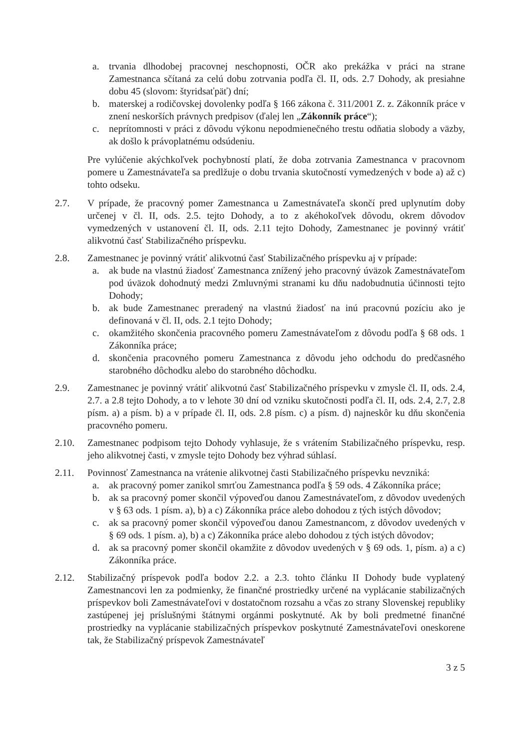a. trvania dlhodobej pracovnej neschopnosti, OČR ako prekážka v práci na strane Zamestnanca sčítaná za celú dobu zotrvania podľa čl. II, ods. 2.7 Dohody, ak presiahne dobu 45 (slovom: štyridsaťpäť) dní;
b. materskej a rodičovskej dovolenky podľa § 166 zákona č. 311/2001 Z. z. Zákonník práce v znení neskorších právnych predpisov (ďalej len „Zákonník práce“);
c. neprítomnosti v práci z dôvodu výkonu nepodmienečného trestu odňatia slobody a väzby, ak došlo k právoplatnému odsúdeniu.
Pre vylúčenie akýchkoľvek pochybností platí, že doba zotrvania Zamestnanca v pracovnom pomere u Zamestnávateľa sa predlžuje o dobu trvania skutočností vymedzených v bode a) až c) tohto odseku.
2.7. V prípade, že pracovný pomer Zamestnanca u Zamestnávateľa skončí pred uplynutím doby určenej v čl. II, ods. 2.5. tejto Dohody, a to z akéhokoľvek dôvodu, okrem dôvodov vymedzených v ustanovení čl. II, ods. 2.11 tejto Dohody, Zamestnanec je povinný vrátiť alikvotnú časť Stabilizačného príspevku.
2.8. Zamestnanec je povinný vrátiť alikvotnú časť Stabilizačného príspevku aj v prípade:
a. ak bude na vlastnú žiadosť Zamestnanca znížený jeho pracovný úväzok Zamestnávateľom pod úväzok dohodnutý medzi Zmluvnými stranami ku dňu nadobudnutia účinnosti tejto Dohody;
b. ak bude Zamestnanec preradený na vlastnú žiadosť na inú pracovnú pozíciu ako je definovaná v čl. II, ods. 2.1 tejto Dohody;
c. okamžitého skončenia pracovného pomeru Zamestnávateľom z dôvodu podľa § 68 ods. 1 Zákonníka práce;
d. skončenia pracovného pomeru Zamestnanca z dôvodu jeho odchodu do predčasného starobného dôchodku alebo do starobného dôchodku.
2.9. Zamestnanec je povinný vrátiť alikvotnú časť Stabilizačného príspevku v zmysle čl. II, ods. 2.4, 2.7. a 2.8 tejto Dohody, a to v lehote 30 dní od vzniku skutočnosti podľa čl. II, ods. 2.4, 2.7, 2.8 písm. a) a písm. b) a v prípade čl. II, ods. 2.8 písm. c) a písm. d) najneskôr ku dňu skončenia pracovného pomeru.
2.10. Zamestnanec podpisom tejto Dohody vyhlasuje, že s vrátením Stabilizačného príspevku, resp. jeho alikvotnej časti, v zmysle tejto Dohody bez výhrad súhlasí.
2.11. Povinnosť Zamestnanca na vrátenie alikvotnej časti Stabilizačného príspevku nevzniká:
a. ak pracovný pomer zanikol smrťou Zamestnanca podľa § 59 ods. 4 Zákonníka práce;
b. ak sa pracovný pomer skončil výpoveďou danou Zamestnávateľom, z dôvodov uvedených v § 63 ods. 1 písm. a), b) a c) Zákonníka práce alebo dohodou z tých istých dôvodov;
c. ak sa pracovný pomer skončil výpoveďou danou Zamestnancom, z dôvodov uvedených v § 69 ods. 1 písm. a), b) a c) Zákonníka práce alebo dohodou z tých istých dôvodov;
d. ak sa pracovný pomer skončil okamžite z dôvodov uvedených v § 69 ods. 1, písm. a) a c) Zákonníka práce.
2.12. Stabilizačný príspevok podľa bodov 2.2. a 2.3. tohto článku II Dohody bude vyplatený Zamestnancovi len za podmienky, že finančné prostriedky určené na vyplácanie stabilizačných príspevkov boli Zamestnávateľovi v dostatočnom rozsahu a včas zo strany Slovenskej republiky zastúpenej jej príslušnými štátnymi orgánmi poskytnuté. Ak by boli predmetné finančné prostriedky na vyplácanie stabilizačných príspevkov poskytnuté Zamestnávateľovi oneskorene tak, že Stabilizačný príspevok Zamestnávateľ
3 z 5